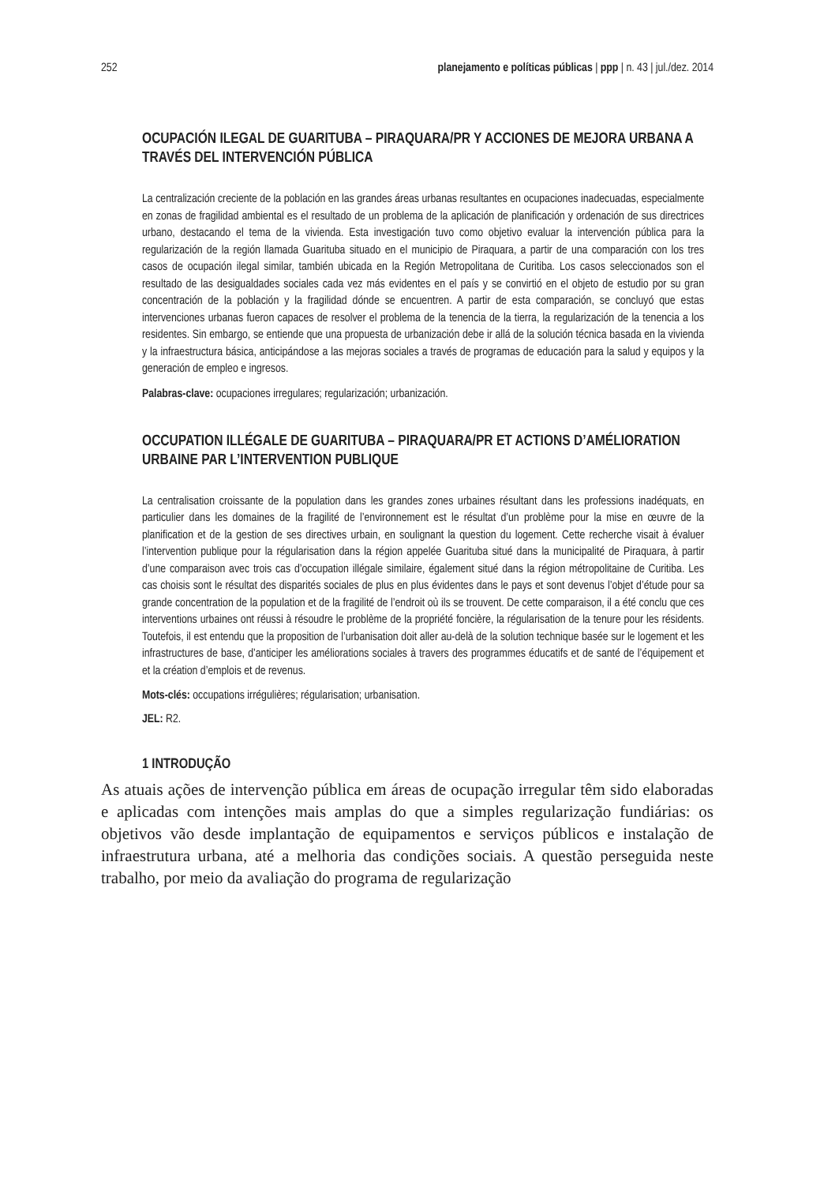252 planejamento e políticas públicas | ppp | n. 43 | jul./dez. 2014
OCUPACIÓN ILEGAL DE GUARITUBA – PIRAQUARA/PR Y ACCIONES DE MEJORA URBANA A TRAVÉS DEL INTERVENCIÓN PÚBLICA
La centralización creciente de la población en las grandes áreas urbanas resultantes en ocupaciones inadecuadas, especialmente en zonas de fragilidad ambiental es el resultado de un problema de la aplicación de planificación y ordenación de sus directrices urbano, destacando el tema de la vivienda. Esta investigación tuvo como objetivo evaluar la intervención pública para la regularización de la región llamada Guarituba situado en el municipio de Piraquara, a partir de una comparación con los tres casos de ocupación ilegal similar, también ubicada en la Región Metropolitana de Curitiba. Los casos seleccionados son el resultado de las desigualdades sociales cada vez más evidentes en el país y se convirtió en el objeto de estudio por su gran concentración de la población y la fragilidad dónde se encuentren. A partir de esta comparación, se concluyó que estas intervenciones urbanas fueron capaces de resolver el problema de la tenencia de la tierra, la regularización de la tenencia a los residentes. Sin embargo, se entiende que una propuesta de urbanización debe ir allá de la solución técnica basada en la vivienda y la infraestructura básica, anticipándose a las mejoras sociales a través de programas de educación para la salud y equipos y la generación de empleo e ingresos.
Palabras-clave: ocupaciones irregulares; regularización; urbanización.
OCCUPATION ILLÉGALE DE GUARITUBA – PIRAQUARA/PR ET ACTIONS D’AMÉLIORATION URBAINE PAR L’INTERVENTION PUBLIQUE
La centralisation croissante de la population dans les grandes zones urbaines résultant dans les professions inadéquats, en particulier dans les domaines de la fragilité de l’environnement est le résultat d’un problème pour la mise en œuvre de la planification et de la gestion de ses directives urbain, en soulignant la question du logement. Cette recherche visait à évaluer l’intervention publique pour la régularisation dans la région appelée Guarituba situé dans la municipalité de Piraquara, à partir d’une comparaison avec trois cas d’occupation illégale similaire, également situé dans la région métropolitaine de Curitiba. Les cas choisis sont le résultat des disparités sociales de plus en plus évidentes dans le pays et sont devenus l’objet d’étude pour sa grande concentration de la population et de la fragilité de l’endroit où ils se trouvent. De cette comparaison, il a été conclu que ces interventions urbaines ont réussi à résoudre le problème de la propriété foncière, la régularisation de la tenure pour les résidents. Toutefois, il est entendu que la proposition de l’urbanisation doit aller au-delà de la solution technique basée sur le logement et les infrastructures de base, d’anticiper les améliorations sociales à travers des programmes éducatifs et de santé de l’équipement et et la création d’emplois et de revenus.
Mots-clés: occupations irrégulières; régularisation; urbanisation.
JEL: R2.
1 INTRODUÇÃO
As atuais ações de intervenção pública em áreas de ocupação irregular têm sido elaboradas e aplicadas com intenções mais amplas do que a simples regularização fundiárias: os objetivos vão desde implantação de equipamentos e serviços públicos e instalação de infraestrutura urbana, até a melhoria das condições sociais. A questão perseguida neste trabalho, por meio da avaliação do programa de regularização